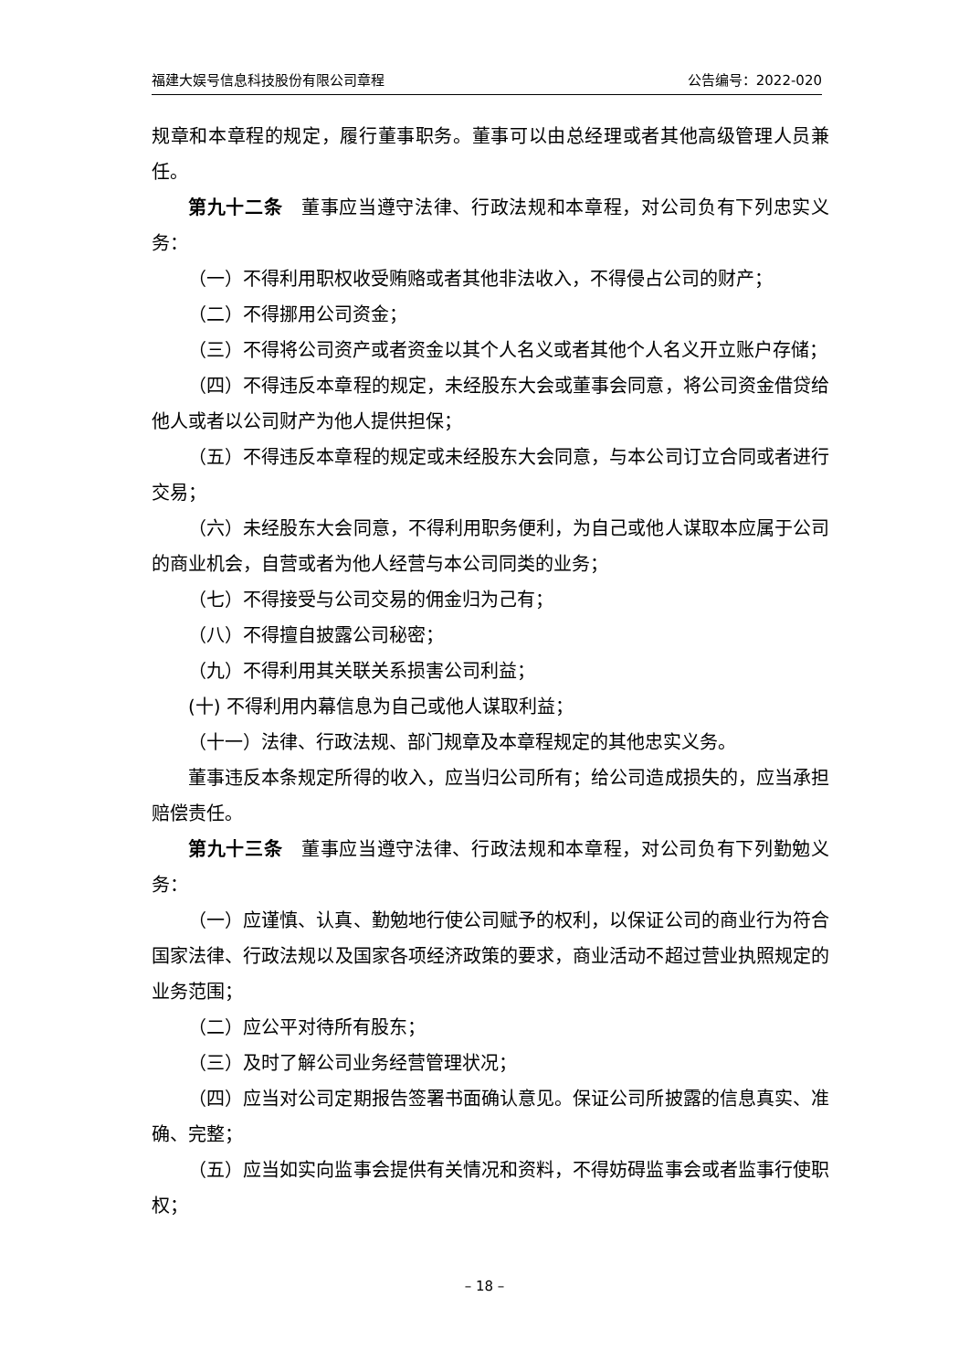福建大娱号信息科技股份有限公司章程 公告编号：2022-020
规章和本章程的规定，履行董事职务。董事可以由总经理或者其他高级管理人员兼任。
第九十二条　董事应当遵守法律、行政法规和本章程，对公司负有下列忠实义务：
（一）不得利用职权收受贿赂或者其他非法收入，不得侵占公司的财产；
（二）不得挪用公司资金；
（三）不得将公司资产或者资金以其个人名义或者其他个人名义开立账户存储；
（四）不得违反本章程的规定，未经股东大会或董事会同意，将公司资金借贷给他人或者以公司财产为他人提供担保；
（五）不得违反本章程的规定或未经股东大会同意，与本公司订立合同或者进行交易；
（六）未经股东大会同意，不得利用职务便利，为自己或他人谋取本应属于公司的商业机会，自营或者为他人经营与本公司同类的业务；
（七）不得接受与公司交易的佣金归为己有；
（八）不得擅自披露公司秘密；
（九）不得利用其关联关系损害公司利益；
(十) 不得利用内幕信息为自己或他人谋取利益；
（十一）法律、行政法规、部门规章及本章程规定的其他忠实义务。
董事违反本条规定所得的收入，应当归公司所有；给公司造成损失的，应当承担赔偿责任。
第九十三条　董事应当遵守法律、行政法规和本章程，对公司负有下列勤勉义务：
（一）应谨慎、认真、勤勉地行使公司赋予的权利，以保证公司的商业行为符合国家法律、行政法规以及国家各项经济政策的要求，商业活动不超过营业执照规定的业务范围；
（二）应公平对待所有股东；
（三）及时了解公司业务经营管理状况；
（四）应当对公司定期报告签署书面确认意见。保证公司所披露的信息真实、准确、完整；
（五）应当如实向监事会提供有关情况和资料，不得妨碍监事会或者监事行使职权；
– 18 –